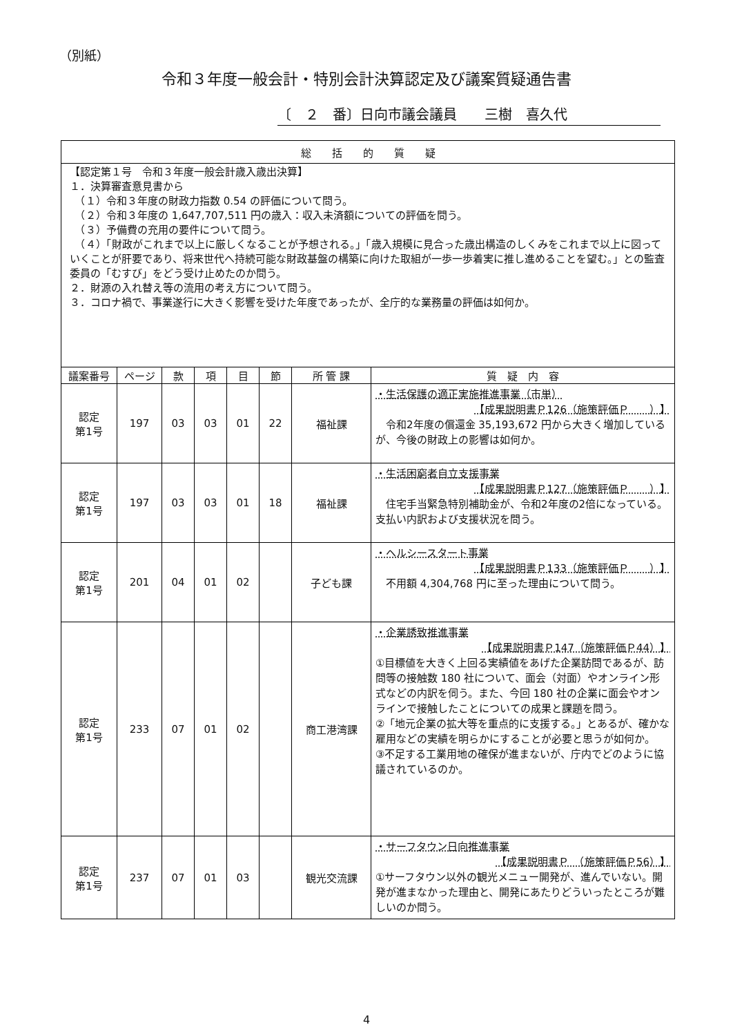（別紙）
令和３年度一般会計・特別会計決算認定及び議案質疑通告書
〔　２　番〕日向市議会議員　　三樹　喜久代
| 総 括 的 質 疑 | | | | | | | |
| --- | --- | --- | --- | --- | --- | --- | --- |
| 【認定第１号 令和３年度一般会計歳入歳出決算】 １．決算審査意見書から （１）令和３年度の財政力指数 0.54 の評価について問う。 （２）令和３年度の 1,647,707,511 円の歳入：収入未済額についての評価を問う。 （３）予備費の充用の要件について問う。 （４）「財政がこれまで以上に厳しくなることが予想される。」「歳入規模に見合った歳出構造のしくみをこれまで以上に図っていくことが肝要であり、将来世代へ持続可能な財政基盤の構築に向けた取組が一歩一歩着実に推し進めることを望む。」との監査委員の「むすび」をどう受け止めたのか問う。 ２．財源の入れ替え等の流用の考え方について問う。 ３．コロナ禍で、事業遂行に大きく影響を受けた年度であったが、全庁的な業務量の評価は如何か。 | | | | | | | |
| 議案番号 | ページ | 款 | 項 | 目 | 節 | 所 管 課 | 質 疑 内 容 |
| 認定 第1号 | 197 | 03 | 03 | 01 | 22 | 福祉課 | ・生活保護の適正実施推進事業（市単） 【成果説明書Ｐ126（施策評価Ｐ ）】 令和2年度の償還金 35,193,672 円から大きく増加しているが、今後の財政上の影響は如何か。 |
| 認定 第1号 | 197 | 03 | 03 | 01 | 18 | 福祉課 | ・生活困窮者自立支援事業 【成果説明書Ｐ127（施策評価Ｐ ）】 住宅手当緊急特別補助金が、令和2年度の2倍になっている。支払い内訳および支援状況を問う。 |
| 認定 第1号 | 201 | 04 | 01 | 02 | | 子ども課 | ・ヘルシースタート事業 【成果説明書Ｐ133（施策評価Ｐ ）】 不用額 4,304,768 円に至った理由について問う。 |
| 認定 第1号 | 233 | 07 | 01 | 02 | | 商工港湾課 | ・企業誘致推進事業 【成果説明書Ｐ147（施策評価Ｐ44）】 ①目標値を大きく上回る実績値をあげた企業訪問であるが、訪問等の接触数 180 社について、面会（対面）やオンライン形式などの内訳を伺う。また、今回 180 社の企業に面会やオンラインで接触したことについての成果と課題を問う。 ②「地元企業の拡大等を重点的に支援する。」とあるが、確かな雇用などの実績を明らかにすることが必要と思うが如何か。 ③不足する工業用地の確保が進まないが、庁内でどのように協議されているのか。 |
| 認定 第1号 | 237 | 07 | 01 | 03 | | 観光交流課 | ・サーフタウン日向推進事業 【成果説明書Ｐ （施策評価Ｐ56）】 ①サーフタウン以外の観光メニュー開発が、進んでいない。開発が進まなかった理由と、開発にあたりどういったところが難しいのか問う。 |
4